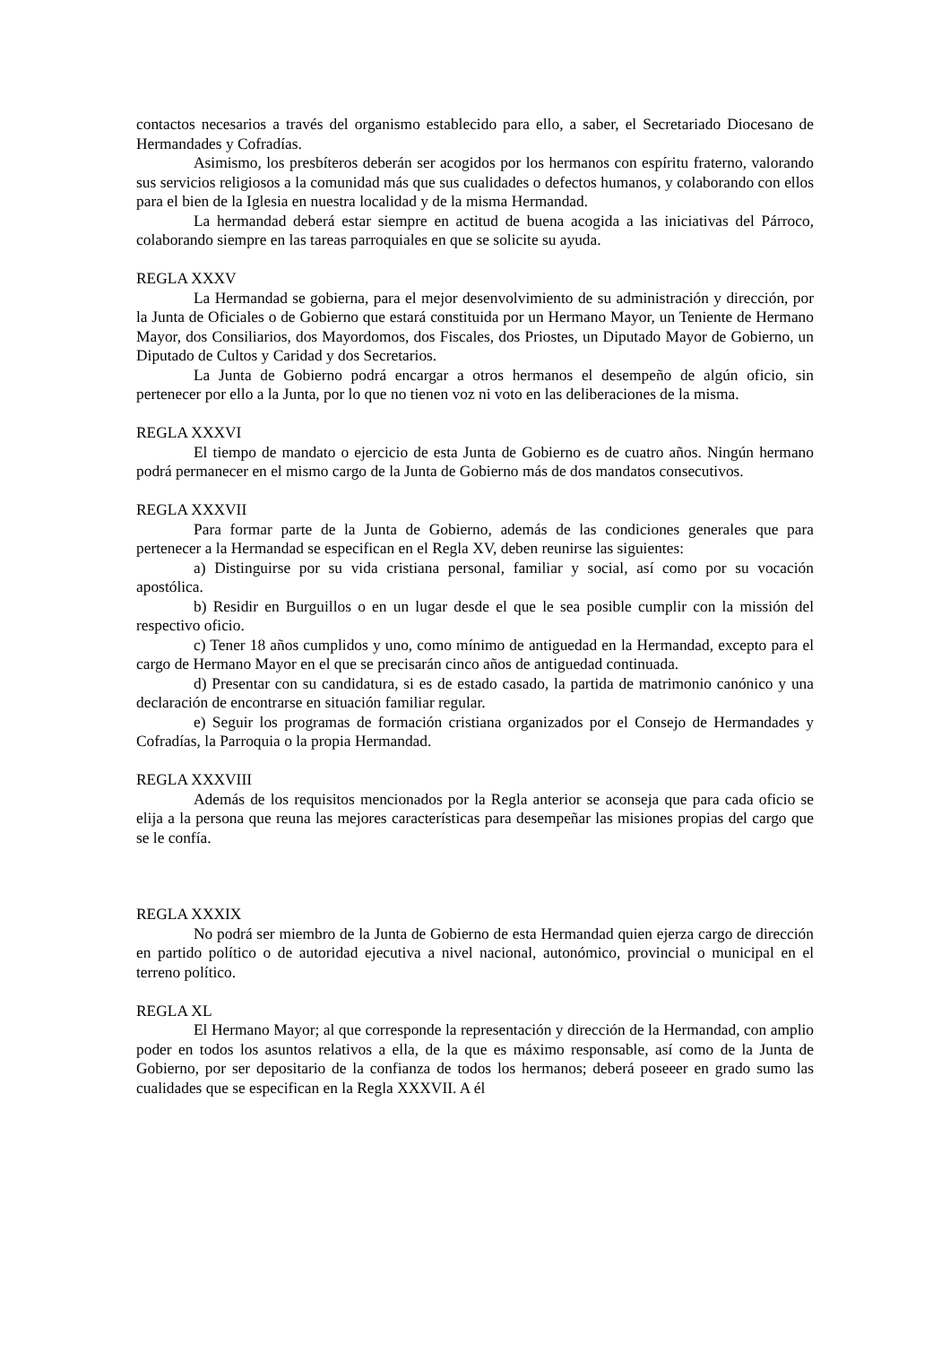contactos necesarios a través del organismo establecido para ello, a saber, el Secretariado Diocesano de Hermandades y Cofradías.
Asimismo, los presbíteros deberán ser acogidos por los hermanos con espíritu fraterno, valorando sus servicios religiosos a la comunidad más que sus cualidades o defectos humanos, y colaborando con ellos para el bien de la Iglesia en nuestra localidad y de la misma Hermandad.
La hermandad deberá estar siempre en actitud de buena acogida a las iniciativas del Párroco, colaborando siempre en las tareas parroquiales en que se solicite su ayuda.
REGLA XXXV
La Hermandad se gobierna, para el mejor desenvolvimiento de su administración y dirección, por la Junta de Oficiales o de Gobierno que estará constituida por un Hermano Mayor, un Teniente de Hermano Mayor, dos Consiliarios, dos Mayordomos, dos Fiscales, dos Priostes, un Diputado Mayor de Gobierno, un Diputado de Cultos y Caridad y dos Secretarios.
La Junta de Gobierno podrá encargar a otros hermanos el desempeño de algún oficio, sin pertenecer por ello a la Junta, por lo que no tienen voz ni voto en las deliberaciones de la misma.
REGLA XXXVI
El tiempo de mandato o ejercicio de esta Junta de Gobierno es de cuatro años. Ningún hermano podrá permanecer en el mismo cargo de la Junta de Gobierno más de dos mandatos consecutivos.
REGLA XXXVII
Para formar parte de la Junta de Gobierno, además de las condiciones generales que para pertenecer a la Hermandad se especifican en el Regla XV, deben reunirse las siguientes:
a) Distinguirse por su vida cristiana personal, familiar y social, así como por su vocación apostólica.
b) Residir en Burguillos o en un lugar desde el que le sea posible cumplir con la missión del respectivo oficio.
c) Tener 18 años cumplidos y uno, como mínimo de antiguedad en la Hermandad, excepto para el cargo de Hermano Mayor en el que se precisarán cinco años de antiguedad continuada.
d) Presentar con su candidatura, si es de estado casado, la partida de matrimonio canónico y una declaración de encontrarse en situación familiar regular.
e) Seguir los programas de formación cristiana organizados por el Consejo de Hermandades y Cofradías, la Parroquia o la propia Hermandad.
REGLA XXXVIII
Además de los requisitos mencionados por la Regla anterior se aconseja que para cada oficio se elija a la persona que reuna las mejores características para desempeñar las misiones propias del cargo que se le confía.
REGLA XXXIX
No podrá ser miembro de la Junta de Gobierno de esta Hermandad quien ejerza cargo de dirección en partido político o de autoridad ejecutiva a nivel nacional, autonómico, provincial o municipal en el terreno político.
REGLA XL
El Hermano Mayor; al que corresponde la representación y dirección de la Hermandad, con amplio poder en todos los asuntos relativos a ella, de la que es máximo responsable, así como de la Junta de Gobierno, por ser depositario de la confianza de todos los hermanos; deberá poseeer en grado sumo las cualidades que se especifican en la Regla XXXVII. A él